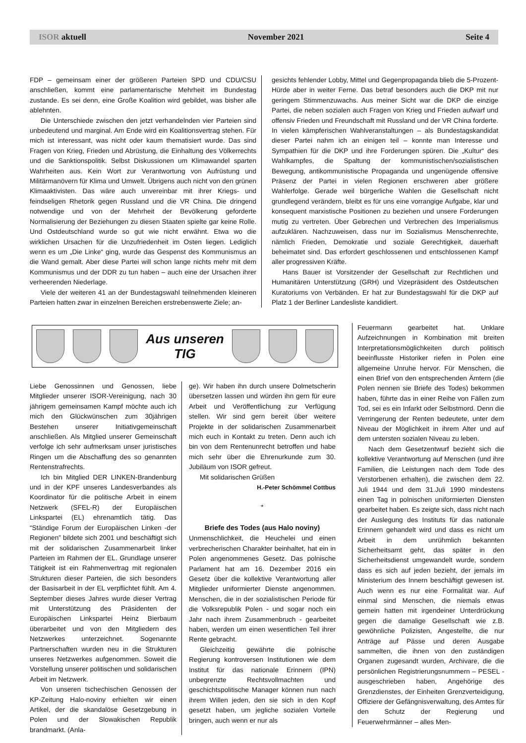ISOR aktuell November 2021 Seite 4
FDP – gemeinsam einer der größeren Parteien SPD und CDU/CSU anschließen, kommt eine parlamentarische Mehrheit im Bundestag zustande. Es sei denn, eine Große Koalition wird gebildet, was bisher alle ablehnten.
Die Unterschiede zwischen den jetzt verhandelnden vier Parteien sind unbedeutend und marginal. Am Ende wird ein Koalitionsvertrag stehen. Für mich ist interessant, was nicht oder kaum thematisiert wurde. Das sind Fragen von Krieg, Frieden und Abrüstung, die Einhaltung des Völkerrechts und die Sanktionspolitik. Selbst Diskussionen um Klimawandel sparten Wahrheiten aus. Kein Wort zur Verantwortung von Aufrüstung und Militärmanövern für Klima und Umwelt. Übrigens auch nicht von den grünen Klimaaktivisten. Das wäre auch unvereinbar mit ihrer Kriegs- und feindseligen Rhetorik gegen Russland und die VR China. Die dringend notwendige und von der Mehrheit der Bevölkerung geforderte Normalisierung der Beziehungen zu diesen Staaten spielte gar keine Rolle. Und Ostdeutschland wurde so gut wie nicht erwähnt. Etwa wo die wirklichen Ursachen für die Unzufriedenheit im Osten liegen. Lediglich wenn es um „Die Linke“ ging, wurde das Gespenst des Kommunismus an die Wand gemalt. Aber diese Partei will schon lange nichts mehr mit dem Kommunismus und der DDR zu tun haben – auch eine der Ursachen ihrer verheerenden Niederlage.
Viele der weiteren 41 an der Bundestagswahl teilnehmenden kleineren Parteien hatten zwar in einzelnen Bereichen erstrebenswerte Ziele; an-
gesichts fehlender Lobby, Mittel und Gegenpropaganda blieb die 5-Prozent-Hürde aber in weiter Ferne. Das betraf besonders auch die DKP mit nur geringem Stimmenzuwachs. Aus meiner Sicht war die DKP die einzige Partei, die neben sozialen auch Fragen von Krieg und Frieden aufwarf und offensiv Frieden und Freundschaft mit Russland und der VR China forderte. In vielen kämpferischen Wahlveranstaltungen – als Bundestagskandidat dieser Partei nahm ich an einigen teil – konnte man Interesse und Sympathien für die DKP und ihre Forderungen spüren. Die „Kultur“ des Wahlkampfes, die Spaltung der kommunistischen/sozialistischen Bewegung, antikommunistische Propaganda und ungenügende offensive Präsenz der Partei in vielen Regionen erschweren aber größere Wahlerfolge. Gerade weil bürgerliche Wahlen die Gesellschaft nicht grundlegend verändern, bleibt es für uns eine vorrangige Aufgabe, klar und konsequent marxistische Positionen zu beziehen und unsere Forderungen mutig zu vertreten. Über Gebrechen und Verbrechen des Imperialismus aufzuklären. Nachzuweisen, dass nur im Sozialismus Menschenrechte, nämlich Frieden, Demokratie und soziale Gerechtigkeit, dauerhaft beheimatet sind. Das erfordert geschlossenen und entschlossenen Kampf aller progressiven Kräfte.
Hans Bauer ist Vorsitzender der Gesellschaft zur Rechtlichen und Humanitären Unterstützung (GRH) und Vizepräsident des Ostdeutschen Kuratoriums von Verbänden. Er hat zur Bundestagswahl für die DKP auf Platz 1 der Berliner Landesliste kandidiert.
Aus unseren
TIG
Liebe Genossinnen und Genossen, liebe Mitglieder unserer ISOR-Vereinigung, nach 30 jährigem gemeinsamen Kampf möchte auch ich mich den Glückwünschen zum 30jährigen Bestehen unserer Initiativgemeinschaft anschließen. Als Mitglied unserer Gemeinschaft verfolge ich sehr aufmerksam unser juristisches Ringen um die Abschaffung des so genannten Rentenstrafrechts.
Ich bin Mitglied DER LINKEN-Brandenburg und in der KPF unseres Landesverbandes als Koordinator für die politische Arbeit in einem Netzwerk (SFEL-R) der Europäischen Linkspartei (EL) ehrenamtlich tätig. Das “Ständige Forum der Europäischen Linken -der Regionen” bildete sich 2001 und beschäftigt sich mit der solidarischen Zusammenarbeit linker Parteien im Rahmen der EL. Grundlage unserer Tätigkeit ist ein Rahmenvertrag mit regionalen Strukturen dieser Parteien, die sich besonders der Basisarbeit in der EL verpflichtet fühlt. Am 4. September dieses Jahres wurde dieser Vertrag mit Unterstützung des Präsidenten der Europäischen Linkspartei Heinz Bierbaum überarbeitet und von den Mitgliedern des Netzwerkes unterzeichnet. Sogenannte Partnerschaften wurden neu in die Strukturen unseres Netzwerkes aufgenommen. Soweit die Vorstellung unserer politischen und solidarischen Arbeit im Netzwerk.
Von unseren tschechischen Genossen der KP-Zeitung Halo-noviny erhielten wir einen Artikel, der die skandalöse Gesetzgebung in Polen und der Slowakischen Republik brandmarkt. (Anla-
ge). Wir haben ihn durch unsere Dolmetscherin übersetzen lassen und würden ihn gern für eure Arbeit und Veröffentlichung zur Verfügung stellen. Wir sind gern bereit über weitere Projekte in der solidarischen Zusammenarbeit mich euch in Kontakt zu treten. Denn auch ich bin von dem Rentenunrecht betroffen und habe mich sehr über die Ehrenurkunde zum 30. Jubiläum von ISOR gefreut.
Mit solidarischen Grüßen
H.-Peter Schömmel Cottbus
*
Briefe des Todes (aus Halo noviny)
Unmenschlichkeit, die Heuchelei und einen verbrecherischen Charakter beinhaltet, hat ein in Polen angenommenes Gesetz. Das polnische Parlament hat am 16. Dezember 2016 ein Gesetz über die kollektive Verantwortung aller Mitglieder uniformierter Dienste angenommen. Menschen, die in der sozialistischen Periode für die Volksrepublik Polen - und sogar noch ein Jahr nach ihrem Zusammenbruch - gearbeitet haben, werden um einen wesentlichen Teil ihrer Rente gebracht.
Gleichzeitig gewährte die polnische Regierung kontroversen Institutionen wie dem Institut für das nationale Erinnern (IPN) unbegrenzte Rechtsvollmachten und geschichtspolitische Manager können nun nach ihrem Willen jeden, den sie sich in den Kopf gesetzt haben, um jegliche sozialen Vorteile bringen, auch wenn er nur als
Feuermann gearbeitet hat. Unklare Aufzeichnungen in Kombination mit breiten Interpretationsmöglichkeiten durch politisch beeinflusste Historiker riefen in Polen eine allgemeine Unruhe hervor. Für Menschen, die einen Brief von den entsprechenden Ämtern (die Polen nennen sie Briefe des Todes) bekommen haben, führte das in einer Reihe von Fällen zum Tod, sei es ein Infarkt oder Selbstmord. Denn die Verringerung der Renten bedeutete, unter dem Niveau der Möglichkeit in ihrem Alter und auf dem untersten sozialen Niveau zu leben.
Nach dem Gesetzentwurf bezieht sich die kollektive Verantwortung auf Menschen (und ihre Familien, die Leistungen nach dem Tode des Verstorbenen erhalten), die zwischen dem 22. Juli 1944 und dem 31.Juli 1990 mindestens einen Tag in polnischen uniformierten Diensten gearbeitet haben. Es zeigte sich, dass nicht nach der Auslegung des Instituts für das nationale Erinnern gehandelt wird und dass es nicht um Arbeit in dem unrühmlich bekannten Sicherheitsamt geht, das später in den Sicherheitsdienst umgewandelt wurde, sondern dass es sich auf jeden bezieht, der jemals im Ministerium des Innern beschäftigt gewesen ist. Auch wenn es nur eine Formalität war. Auf einmal sind Menschen, die niemals etwas gemein hatten mit irgendeiner Unterdrückung gegen die damalige Gesellschaft wie z.B. gewöhnliche Polizisten, Angestellte, die nur Anträge auf Pässe und deren Ausgabe sammelten, die ihnen von den zuständigen Organen zugesandt wurden, Archivare, die die persönlichen Registrierungsnummern – PESEL - ausgeschrieben haben, Angehörige des Grenzdienstes, der Einheiten Grenzverteidigung, Offiziere der Gefängnisverwaltung, des Amtes für den Schutz der Regierung und Feuerwehrmänner – alles Men-